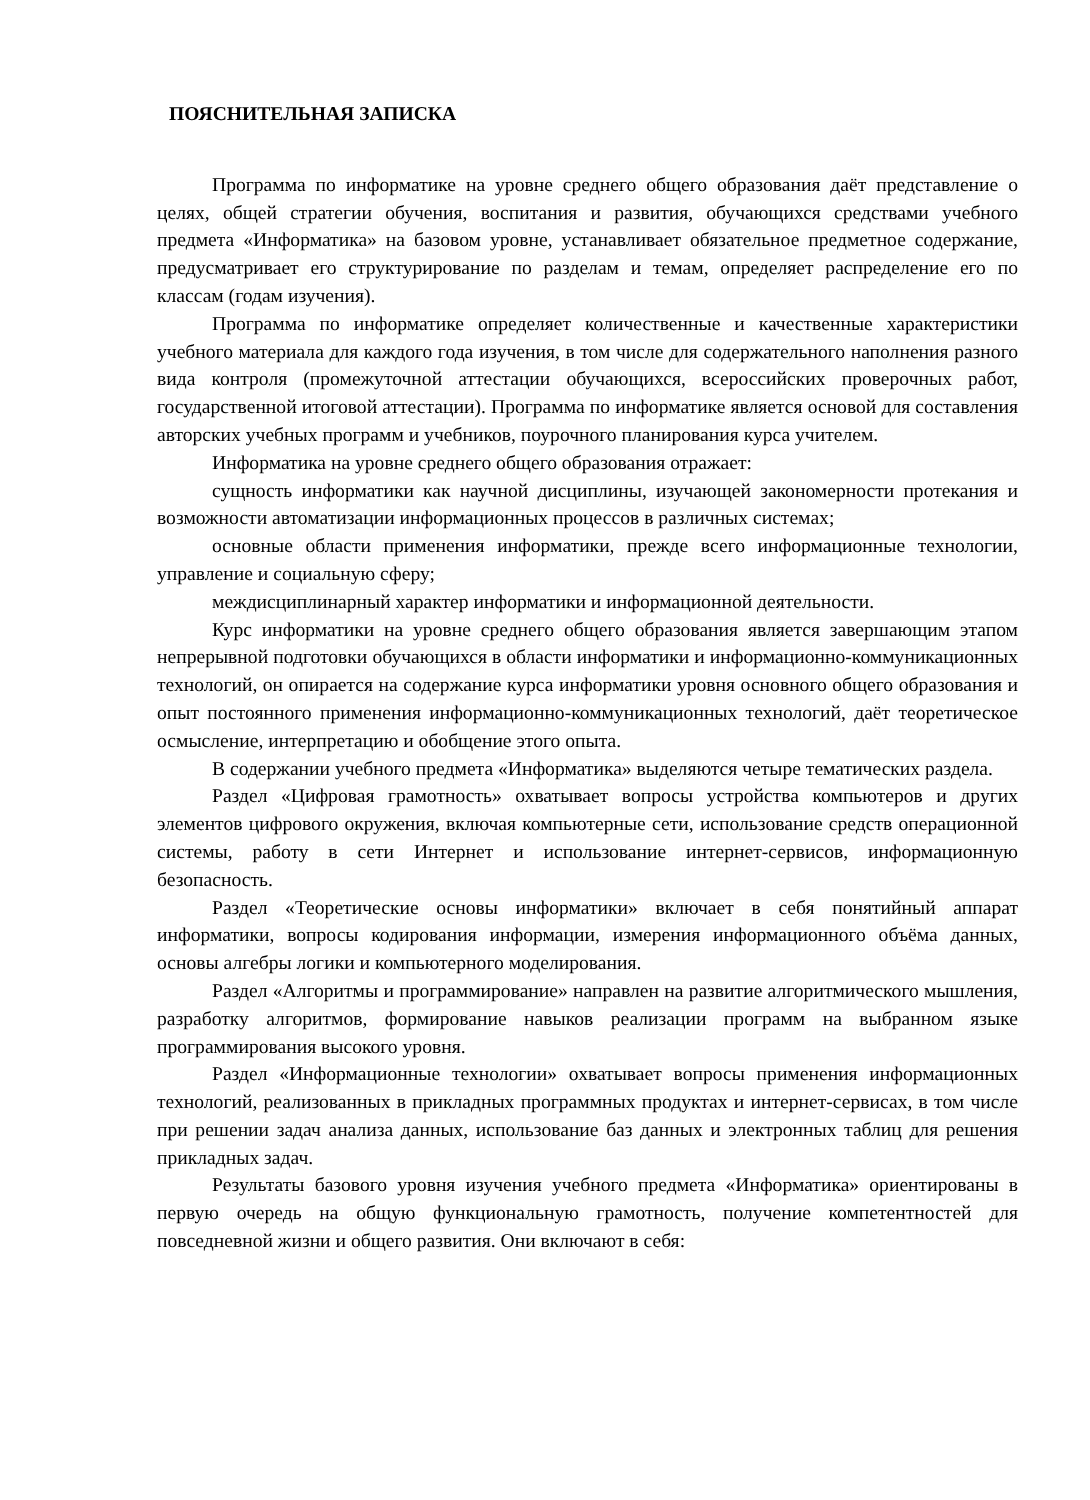ПОЯСНИТЕЛЬНАЯ ЗАПИСКА
Программа по информатике на уровне среднего общего образования даёт представление о целях, общей стратегии обучения, воспитания и развития, обучающихся средствами учебного предмета «Информатика» на базовом уровне, устанавливает обязательное предметное содержание, предусматривает его структурирование по разделам и темам, определяет распределение его по классам (годам изучения).
Программа по информатике определяет количественные и качественные характеристики учебного материала для каждого года изучения, в том числе для содержательного наполнения разного вида контроля (промежуточной аттестации обучающихся, всероссийских проверочных работ, государственной итоговой аттестации). Программа по информатике является основой для составления авторских учебных программ и учебников, поурочного планирования курса учителем.
Информатика на уровне среднего общего образования отражает:
сущность информатики как научной дисциплины, изучающей закономерности протекания и возможности автоматизации информационных процессов в различных системах;
основные области применения информатики, прежде всего информационные технологии, управление и социальную сферу;
междисциплинарный характер информатики и информационной деятельности.
Курс информатики на уровне среднего общего образования является завершающим этапом непрерывной подготовки обучающихся в области информатики и информационно-коммуникационных технологий, он опирается на содержание курса информатики уровня основного общего образования и опыт постоянного применения информационно-коммуникационных технологий, даёт теоретическое осмысление, интерпретацию и обобщение этого опыта.
В содержании учебного предмета «Информатика» выделяются четыре тематических раздела.
Раздел «Цифровая грамотность» охватывает вопросы устройства компьютеров и других элементов цифрового окружения, включая компьютерные сети, использование средств операционной системы, работу в сети Интернет и использование интернет-сервисов, информационную безопасность.
Раздел «Теоретические основы информатики» включает в себя понятийный аппарат информатики, вопросы кодирования информации, измерения информационного объёма данных, основы алгебры логики и компьютерного моделирования.
Раздел «Алгоритмы и программирование» направлен на развитие алгоритмического мышления, разработку алгоритмов, формирование навыков реализации программ на выбранном языке программирования высокого уровня.
Раздел «Информационные технологии» охватывает вопросы применения информационных технологий, реализованных в прикладных программных продуктах и интернет-сервисах, в том числе при решении задач анализа данных, использование баз данных и электронных таблиц для решения прикладных задач.
Результаты базового уровня изучения учебного предмета «Информатика» ориентированы в первую очередь на общую функциональную грамотность, получение компетентностей для повседневной жизни и общего развития. Они включают в себя: